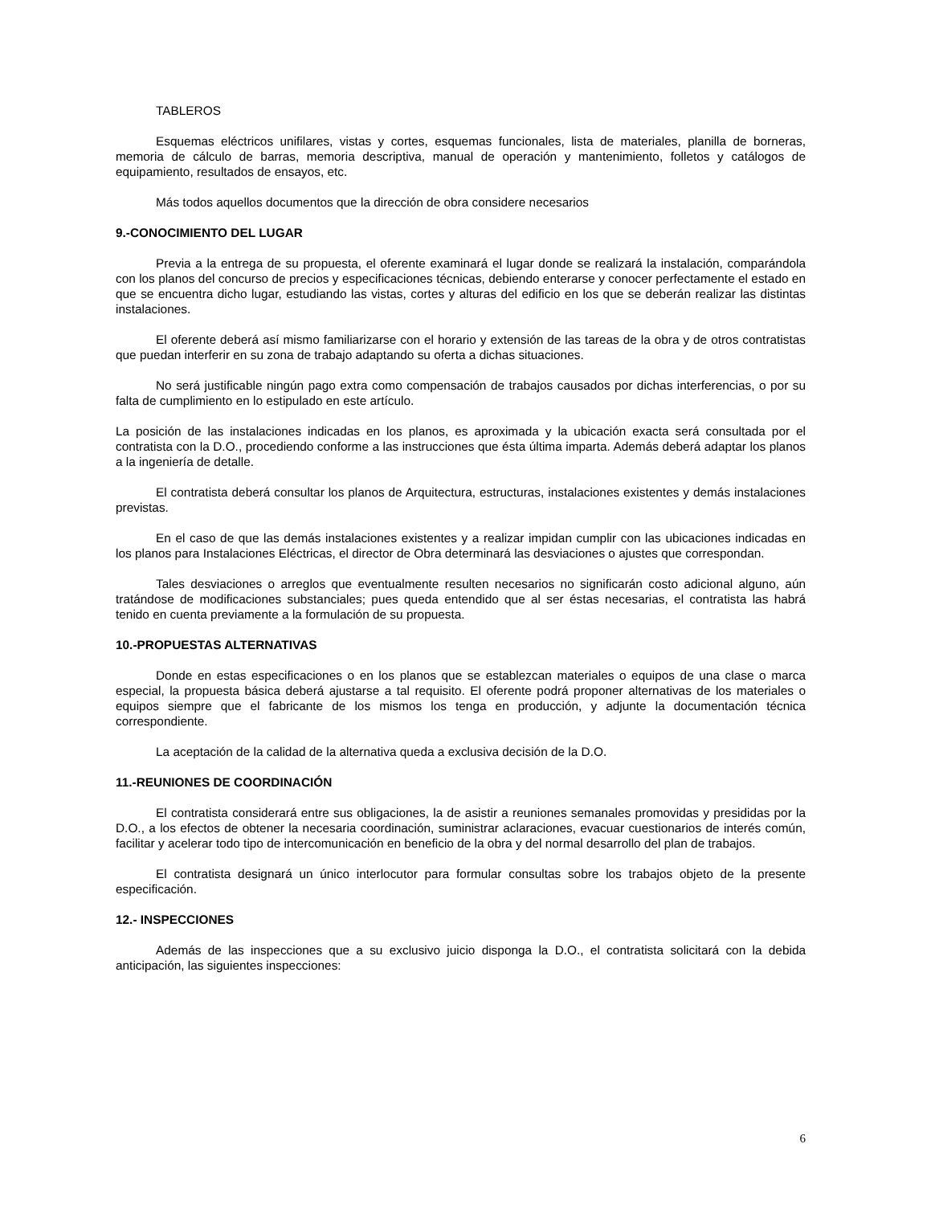TABLEROS
Esquemas eléctricos unifilares, vistas y cortes, esquemas funcionales, lista de materiales, planilla de borneras, memoria de cálculo de barras, memoria descriptiva, manual de operación y mantenimiento, folletos y catálogos de equipamiento, resultados de ensayos, etc.
Más todos aquellos documentos que la dirección de obra considere necesarios
9.-CONOCIMIENTO DEL LUGAR
Previa a la entrega de su propuesta, el oferente examinará el lugar donde se realizará la instalación, comparándola con los planos del concurso de precios y especificaciones técnicas, debiendo enterarse y conocer perfectamente el estado en que se encuentra dicho lugar, estudiando las vistas, cortes y alturas del edificio en los que se deberán realizar las distintas instalaciones.
El oferente deberá así mismo familiarizarse con el horario y extensión de las tareas de la obra y de otros contratistas que puedan interferir en su zona de trabajo adaptando su oferta a dichas situaciones.
No será justificable ningún pago extra como compensación de trabajos causados por dichas interferencias, o por su falta de cumplimiento en lo estipulado en este artículo.
La posición de las instalaciones indicadas en los planos, es aproximada y la ubicación exacta será consultada por el contratista con la D.O., procediendo conforme a las instrucciones que ésta última imparta. Además deberá adaptar los planos a la ingeniería de detalle.
El contratista deberá consultar los planos de Arquitectura, estructuras, instalaciones existentes y demás instalaciones previstas.
En el caso de que las demás instalaciones existentes y a realizar impidan cumplir con las ubicaciones indicadas en los planos para Instalaciones Eléctricas, el director de Obra determinará las desviaciones o ajustes que correspondan.
Tales desviaciones o arreglos que eventualmente resulten necesarios no significarán costo adicional alguno, aún tratándose de modificaciones substanciales; pues queda entendido que al ser éstas necesarias, el contratista las habrá tenido en cuenta previamente a la formulación de su propuesta.
10.-PROPUESTAS ALTERNATIVAS
Donde en estas especificaciones o en los planos que se establezcan materiales o equipos de una clase o marca especial, la propuesta básica deberá ajustarse a tal requisito. El oferente podrá proponer alternativas de los materiales o equipos siempre que el fabricante de los mismos los tenga en producción, y adjunte la documentación técnica correspondiente.
La aceptación de la calidad de la alternativa queda a exclusiva decisión de la D.O.
11.-REUNIONES DE COORDINACIÓN
El contratista considerará entre sus obligaciones, la de asistir a reuniones semanales promovidas y presididas por la D.O., a los efectos de obtener la necesaria coordinación, suministrar aclaraciones, evacuar cuestionarios de interés común, facilitar y acelerar todo tipo de intercomunicación en beneficio de la obra y del normal desarrollo del plan de trabajos.
El contratista designará un único interlocutor para formular consultas sobre los trabajos objeto de la presente especificación.
12.- INSPECCIONES
Además de las inspecciones que a su exclusivo juicio disponga la D.O., el contratista solicitará con la debida anticipación, las siguientes inspecciones:
6